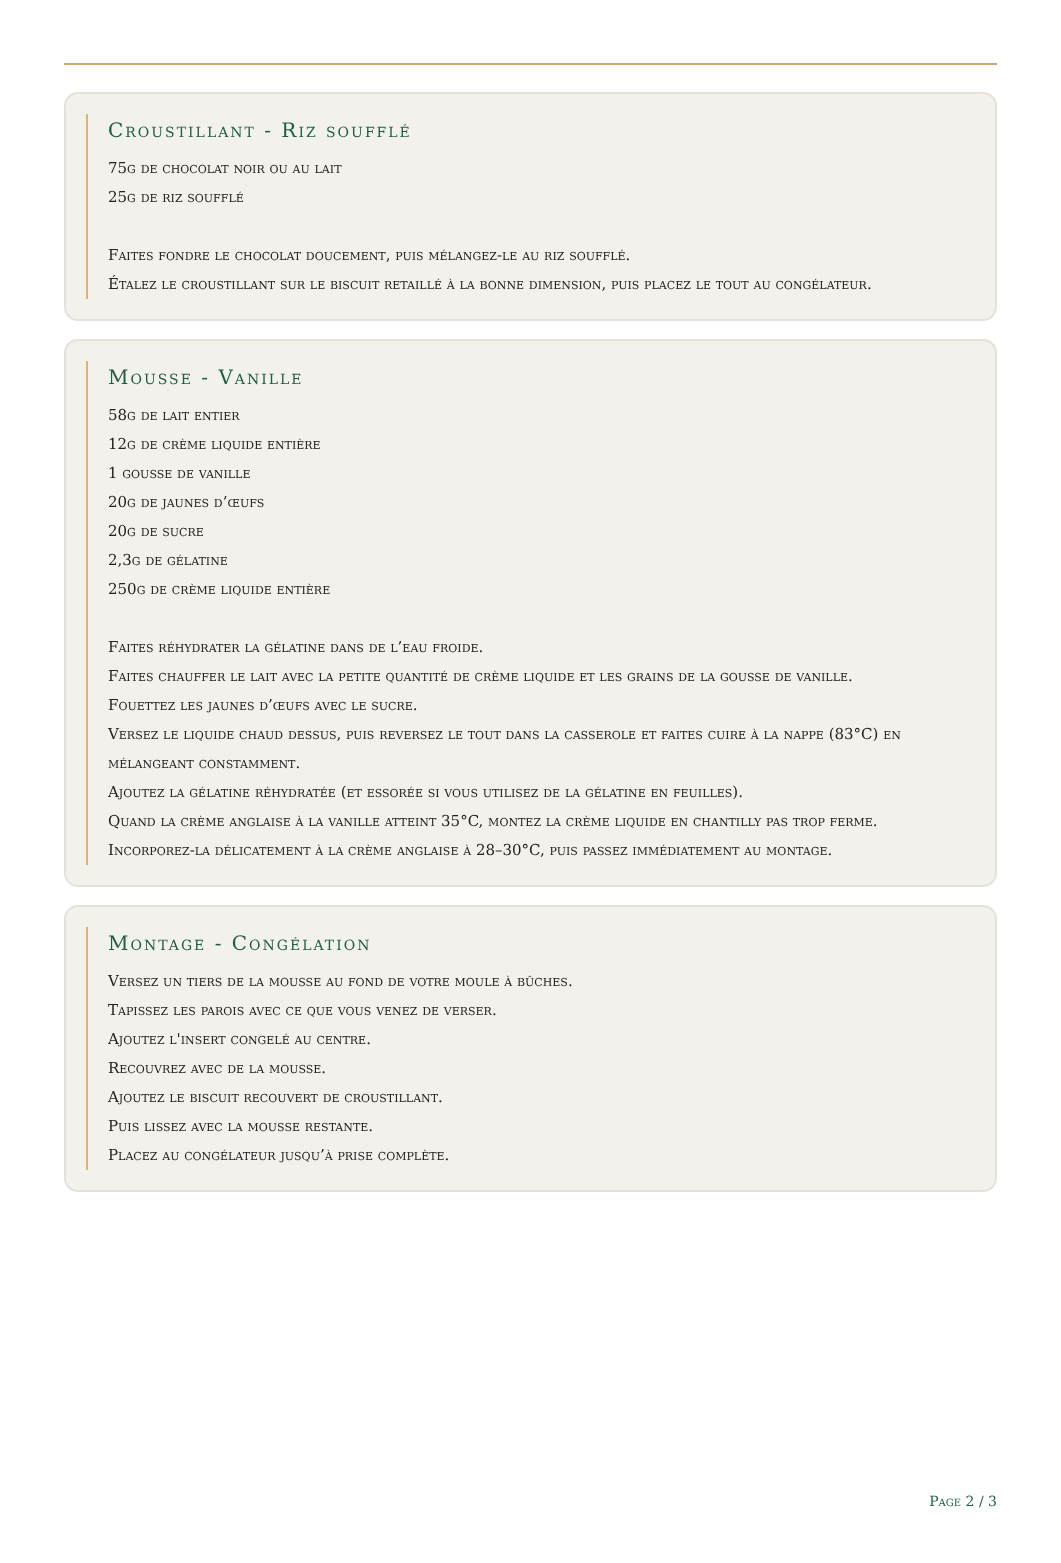Croustillant - Riz soufflé
75g de chocolat noir ou au lait
25g de riz soufflé
Faites fondre le chocolat doucement, puis mélangez-le au riz soufflé.
Étalez le croustillant sur le biscuit retaillé à la bonne dimension, puis placez le tout au congélateur.
Mousse - Vanille
58g de lait entier
12g de crème liquide entière
1 gousse de vanille
20g de jaunes d’œufs
20g de sucre
2,3g de gélatine
250g de crème liquide entière
Faites réhydrater la gélatine dans de l’eau froide.
Faites chauffer le lait avec la petite quantité de crème liquide et les grains de la gousse de vanille.
Fouettez les jaunes d’œufs avec le sucre.
Versez le liquide chaud dessus, puis reversez le tout dans la casserole et faites cuire à la nappe (83°C) en mélangeant constamment.
Ajoutez la gélatine réhydratée (et essorée si vous utilisez de la gélatine en feuilles).
Quand la crème anglaise à la vanille atteint 35°C, montez la crème liquide en chantilly pas trop ferme.
Incorporez-la délicatement à la crème anglaise à 28–30°C, puis passez immédiatement au montage.
Montage - Congélation
Versez un tiers de la mousse au fond de votre moule à bûches.
Tapissez les parois avec ce que vous venez de verser.
Ajoutez l'insert congelé au centre.
Recouvrez avec de la mousse.
Ajoutez le biscuit recouvert de croustillant.
Puis lissez avec la mousse restante.
Placez au congélateur jusqu’à prise complète.
Page 2 / 3